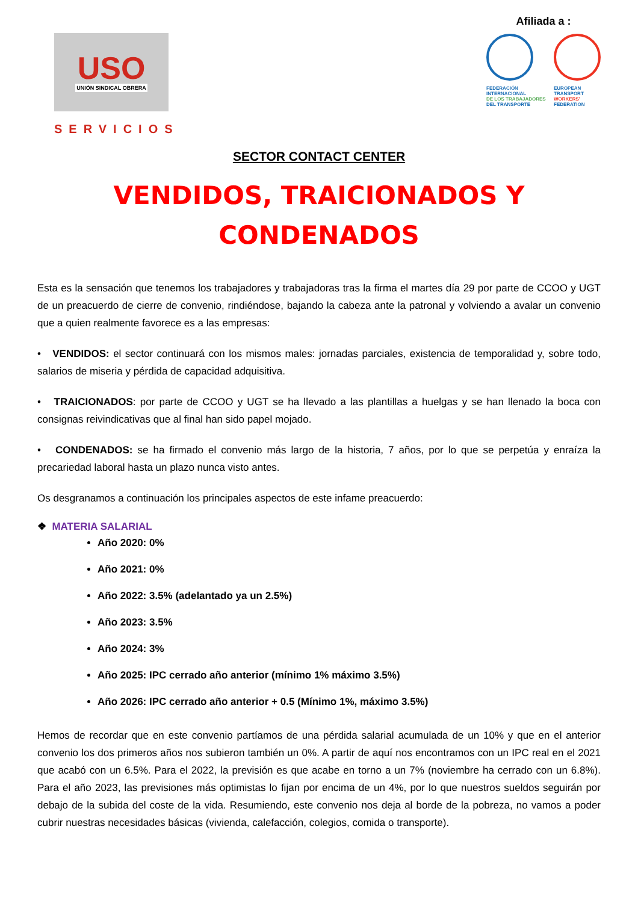USO
UNIÓN SINDICAL OBRERA
SERVICIOS
Afiliada a :
FEDERACIÓN
INTERNACIONAL
DE LOS TRABAJADORES
DEL TRANSPORTE
EUROPEAN
TRANSPORT
WORKERS'
FEDERATION
SECTOR CONTACT CENTER
VENDIDOS, TRAICIONADOS Y
CONDENADOS
Esta es la sensación que tenemos los trabajadores y trabajadoras tras la firma el martes día 29 por parte de CCOO y UGT de un preacuerdo de cierre de convenio, rindiéndose, bajando la cabeza ante la patronal y volviendo a avalar un convenio que a quien realmente favorece es a las empresas:
• VENDIDOS: el sector continuará con los mismos males: jornadas parciales, existencia de temporalidad y, sobre todo, salarios de miseria y pérdida de capacidad adquisitiva.
• TRAICIONADOS: por parte de CCOO y UGT se ha llevado a las plantillas a huelgas y se han llenado la boca con consignas reivindicativas que al final han sido papel mojado.
• CONDENADOS: se ha firmado el convenio más largo de la historia, 7 años, por lo que se perpetúa y enraíza la precariedad laboral hasta un plazo nunca visto antes.
Os desgranamos a continuación los principales aspectos de este infame preacuerdo:
❖ MATERIA SALARIAL
Año 2020: 0%
Año 2021: 0%
Año 2022: 3.5% (adelantado ya un 2.5%)
Año 2023: 3.5%
Año 2024: 3%
Año 2025: IPC cerrado año anterior (mínimo 1% máximo 3.5%)
Año 2026: IPC cerrado año anterior + 0.5 (Mínimo 1%, máximo 3.5%)
Hemos de recordar que en este convenio partíamos de una pérdida salarial acumulada de un 10% y que en el anterior convenio los dos primeros años nos subieron también un 0%. A partir de aquí nos encontramos con un IPC real en el 2021 que acabó con un 6.5%. Para el 2022, la previsión es que acabe en torno a un 7% (noviembre ha cerrado con un 6.8%). Para el año 2023, las previsiones más optimistas lo fijan por encima de un 4%, por lo que nuestros sueldos seguirán por debajo de la subida del coste de la vida. Resumiendo, este convenio nos deja al borde de la pobreza, no vamos a poder cubrir nuestras necesidades básicas (vivienda, calefacción, colegios, comida o transporte).